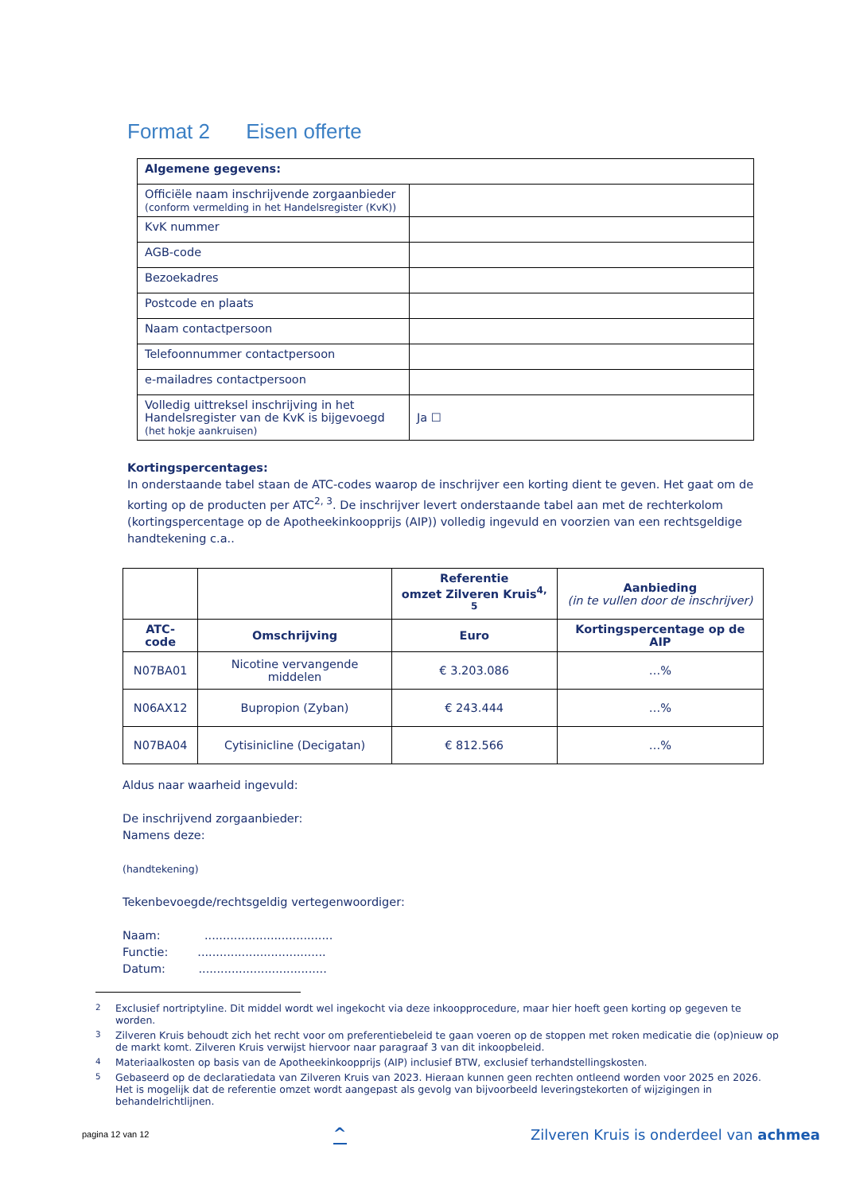Format 2 Eisen offerte
| Algemene gegevens: | |
| Officiële naam inschrijvende zorgaanbieder (conform vermelding in het Handelsregister (KvK)) | |
| KvK nummer | |
| AGB-code | |
| Bezoekadres | |
| Postcode en plaats | |
| Naam contactpersoon | |
| Telefoonnummer contactpersoon | |
| e-mailadres contactpersoon | |
| Volledig uittreksel inschrijving in het Handelsregister van de KvK is bijgevoegd (het hokje aankruisen) | Ja ☐ |
Kortingspercentages:
In onderstaande tabel staan de ATC-codes waarop de inschrijver een korting dient te geven. Het gaat om de korting op de producten per ATC<sup>2, 3</sup>. De inschrijver levert onderstaande tabel aan met de rechterkolom (kortingspercentage op de Apotheekinkoopprijs (AIP)) volledig ingevuld en voorzien van een rechtsgeldige handtekening c.a..
| | | Referentie omzet Zilveren Kruis<sup>4, 5</sup> | Aanbieding (in te vullen door de inschrijver) |
| --- | --- | --- | --- |
| ATC-code | Omschrijving | Euro | Kortingspercentage op de AIP |
| N07BA01 | Nicotine vervangende middelen | € 3.203.086 | …% |
| N06AX12 | Bupropion (Zyban) | € 243.444 | …% |
| N07BA04 | Cytisinicline (Decigatan) | € 812.566 | …% |
Aldus naar waarheid ingevuld:
De inschrijvend zorgaanbieder:
Namens deze:
(handtekening)
Tekenbevoegde/rechtsgeldig vertegenwoordiger:
Naam: ...................................
Functie: ...................................
Datum: ...................................
<sup>2</sup> Exclusief nortriptyline. Dit middel wordt wel ingekocht via deze inkoopprocedure, maar hier hoeft geen korting op gegeven te worden.
<sup>3</sup> Zilveren Kruis behoudt zich het recht voor om preferentiebeleid te gaan voeren op de stoppen met roken medicatie die (op)nieuw op de markt komt. Zilveren Kruis verwijst hiervoor naar paragraaf 3 van dit inkoopbeleid.
<sup>4</sup> Materiaalkosten op basis van de Apotheekinkoopprijs (AIP) inclusief BTW, exclusief terhandstellingskosten.
<sup>5</sup> Gebaseerd op de declaratiedata van Zilveren Kruis van 2023. Hieraan kunnen geen rechten ontleend worden voor 2025 en 2026. Het is mogelijk dat de referentie omzet wordt aangepast als gevolg van bijvoorbeeld leveringstekorten of wijzigingen in behandelrichtlijnen.
pagina 12 van 12 ^ Zilveren Kruis is onderdeel van achmea